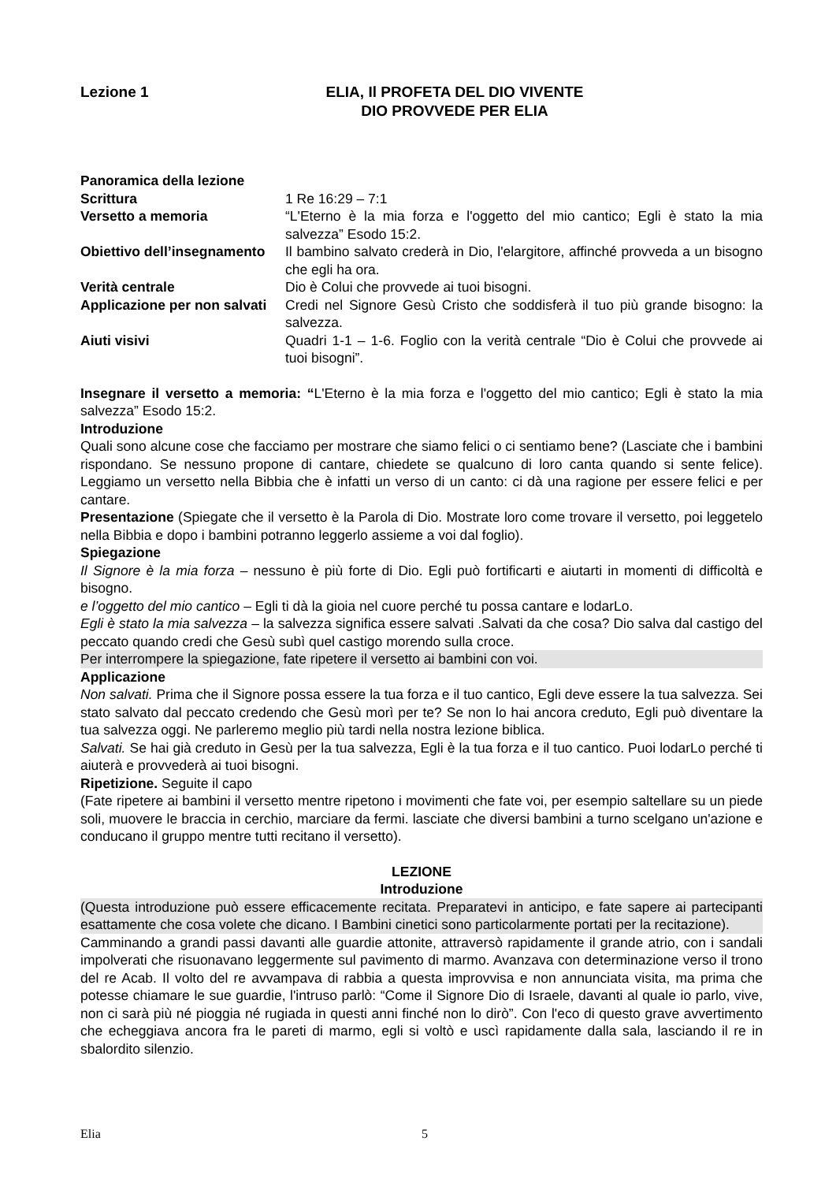Lezione 1 ELIA, Il PROFETA DEL DIO VIVENTE
DIO PROVVEDE PER ELIA
Panoramica della lezione
Scrittura 1 Re 16:29 – 7:1
Versetto a memoria “L'Eterno è la mia forza e l'oggetto del mio cantico; Egli è stato la mia salvezza” Esodo 15:2.
Obiettivo dell’insegnamento
Il bambino salvato crederà in Dio, l'elargitore, affinché provveda a un bisogno che egli ha ora.
Verità centrale Dio è Colui che provvede ai tuoi bisogni.
Applicazione per non salvati
Credi nel Signore Gesù Cristo che soddisferà il tuo più grande bisogno: la salvezza.
Aiuti visivi Quadri 1-1 – 1-6. Foglio con la verità centrale “Dio è Colui che provvede ai tuoi bisogni”.
Insegnare il versetto a memoria: “L'Eterno è la mia forza e l'oggetto del mio cantico; Egli è stato la mia salvezza” Esodo 15:2.
Introduzione
Quali sono alcune cose che facciamo per mostrare che siamo felici o ci sentiamo bene? (Lasciate che i bambini rispondano. Se nessuno propone di cantare, chiedete se qualcuno di loro canta quando si sente felice). Leggiamo un versetto nella Bibbia che è infatti un verso di un canto: ci dà una ragione per essere felici e per cantare.
Presentazione (Spiegate che il versetto è la Parola di Dio. Mostrate loro come trovare il versetto, poi leggetelo nella Bibbia e dopo i bambini potranno leggerlo assieme a voi dal foglio).
Spiegazione
Il Signore è la mia forza – nessuno è più forte di Dio. Egli può fortificarti e aiutarti in momenti di difficoltà e bisogno.
e l’oggetto del mio cantico – Egli ti dà la gioia nel cuore perché tu possa cantare e lodarLo.
Egli è stato la mia salvezza – la salvezza significa essere salvati .Salvati da che cosa? Dio salva dal castigo del peccato quando credi che Gesù subì quel castigo morendo sulla croce.
Per interrompere la spiegazione, fate ripetere il versetto ai bambini con voi.
Applicazione
Non salvati. Prima che il Signore possa essere la tua forza e il tuo cantico, Egli deve essere la tua salvezza. Sei stato salvato dal peccato credendo che Gesù morì per te? Se non lo hai ancora creduto, Egli può diventare la tua salvezza oggi. Ne parleremo meglio più tardi nella nostra lezione biblica.
Salvati. Se hai già creduto in Gesù per la tua salvezza, Egli è la tua forza e il tuo cantico. Puoi lodarLo perché ti aiuterà e provvederà ai tuoi bisogni.
Ripetizione. Seguite il capo
(Fate ripetere ai bambini il versetto mentre ripetono i movimenti che fate voi, per esempio saltellare su un piede soli, muovere le braccia in cerchio, marciare da fermi. lasciate che diversi bambini a turno scelgano un'azione e conducano il gruppo mentre tutti recitano il versetto).
LEZIONE
Introduzione
(Questa introduzione può essere efficacemente recitata. Preparatevi in anticipo, e fate sapere ai partecipanti esattamente che cosa volete che dicano. I Bambini cinetici sono particolarmente portati per la recitazione).
Camminando a grandi passi davanti alle guardie attonite, attraversò rapidamente il grande atrio, con i sandali impolverati che risuonavano leggermente sul pavimento di marmo. Avanzava con determinazione verso il trono del re Acab. Il volto del re avvampava di rabbia a questa improvvisa e non annunciata visita, ma prima che potesse chiamare le sue guardie, l'intruso parlò: “Come il Signore Dio di Israele, davanti al quale io parlo, vive, non ci sarà più né pioggia né rugiada in questi anni finché non lo dirò”. Con l'eco di questo grave avvertimento che echeggiava ancora fra le pareti di marmo, egli si voltò e uscì rapidamente dalla sala, lasciando il re in sbalordito silenzio.
Elia 5